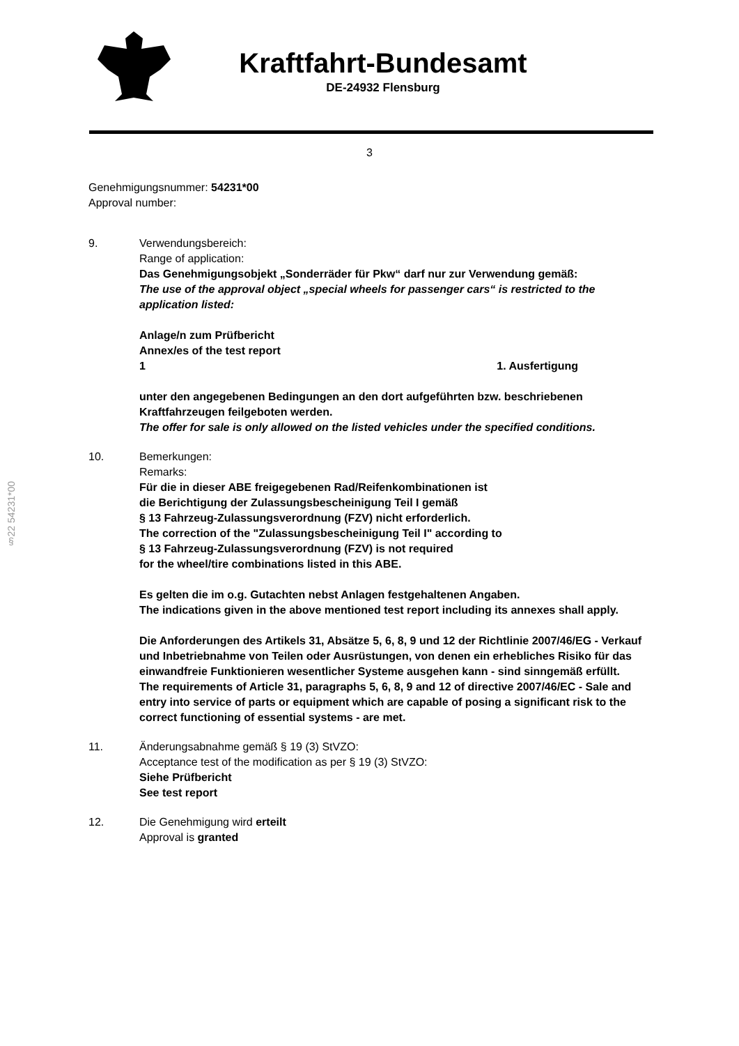Kraftfahrt-Bundesamt
DE-24932 Flensburg
3
§22 54231*00
Genehmigungsnummer: 54231*00
Approval number:
9. Verwendungsbereich:
Range of application:
Das Genehmigungsobjekt „Sonderräder für Pkw“ darf nur zur Verwendung gemäß:
The use of the approval object „special wheels for passenger cars“ is restricted to the application listed:
Anlage/n zum Prüfbericht
Annex/es of the test report
1 1. Ausfertigung
unter den angegebenen Bedingungen an den dort aufgeführten bzw. beschriebenen Kraftfahrzeugen feilgeboten werden.
The offer for sale is only allowed on the listed vehicles under the specified conditions.
10. Bemerkungen:
Remarks:
Für die in dieser ABE freigegebenen Rad/Reifenkombinationen ist
die Berichtigung der Zulassungsbescheinigung Teil I gemäß
§ 13 Fahrzeug-Zulassungsverordnung (FZV) nicht erforderlich.
The correction of the "Zulassungsbescheinigung Teil I" according to
§ 13 Fahrzeug-Zulassungsverordnung (FZV) is not required
for the wheel/tire combinations listed in this ABE.
Es gelten die im o.g. Gutachten nebst Anlagen festgehaltenen Angaben.
The indications given in the above mentioned test report including its annexes shall apply.
Die Anforderungen des Artikels 31, Absätze 5, 6, 8, 9 und 12 der Richtlinie 2007/46/EG - Verkauf und Inbetriebnahme von Teilen oder Ausrüstungen, von denen ein erhebliches Risiko für das einwandfreie Funktionieren wesentlicher Systeme ausgehen kann - sind sinngemäß erfüllt.
The requirements of Article 31, paragraphs 5, 6, 8, 9 and 12 of directive 2007/46/EC - Sale and entry into service of parts or equipment which are capable of posing a significant risk to the correct functioning of essential systems - are met.
11. Änderungsabnahme gemäß § 19 (3) StVZO:
Acceptance test of the modification as per § 19 (3) StVZO:
Siehe Prüfbericht
See test report
12. Die Genehmigung wird erteilt
Approval is granted